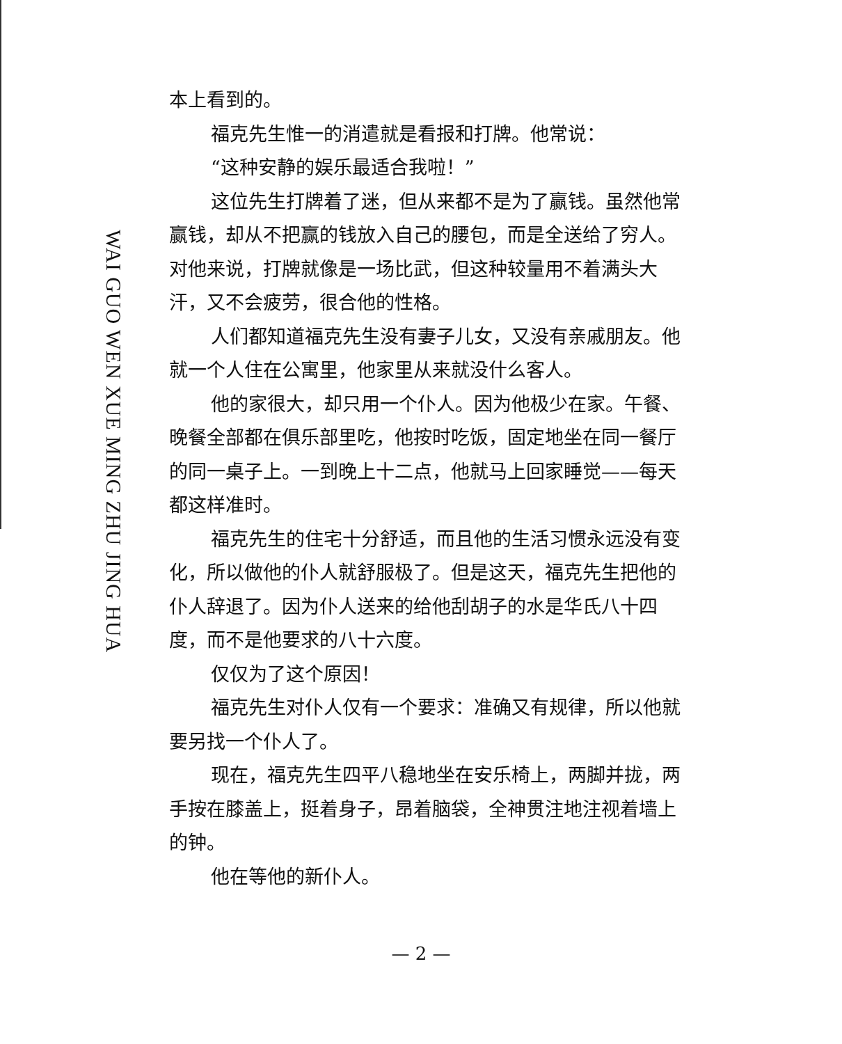WAI GUO WEN XUE MING ZHU JING HUA
本上看到的。
福克先生惟一的消遣就是看报和打牌。他常说：
“这种安静的娱乐最适合我啦！”
这位先生打牌着了迷，但从来都不是为了赢钱。虽然他常赢钱，却从不把赢的钱放入自己的腰包，而是全送给了穷人。对他来说，打牌就像是一场比武，但这种较量用不着满头大汗，又不会疲劳，很合他的性格。
人们都知道福克先生没有妻子儿女，又没有亲戚朋友。他就一个人住在公寓里，他家里从来就没什么客人。
他的家很大，却只用一个仆人。因为他极少在家。午餐、晚餐全部都在俱乐部里吃，他按时吃饭，固定地坐在同一餐厅的同一桌子上。一到晚上十二点，他就马上回家睡觉——每天都这样准时。
福克先生的住宅十分舒适，而且他的生活习惯永远没有变化，所以做他的仆人就舒服极了。但是这天，福克先生把他的仆人辞退了。因为仆人送来的给他刮胡子的水是华氏八十四度，而不是他要求的八十六度。
仅仅为了这个原因！
福克先生对仆人仅有一个要求：准确又有规律，所以他就要另找一个仆人了。
现在，福克先生四平八稳地坐在安乐椅上，两脚并拢，两手按在膝盖上，挺着身子，昂着脑袋，全神贯注地注视着墙上的钟。
他在等他的新仆人。
— 2 —